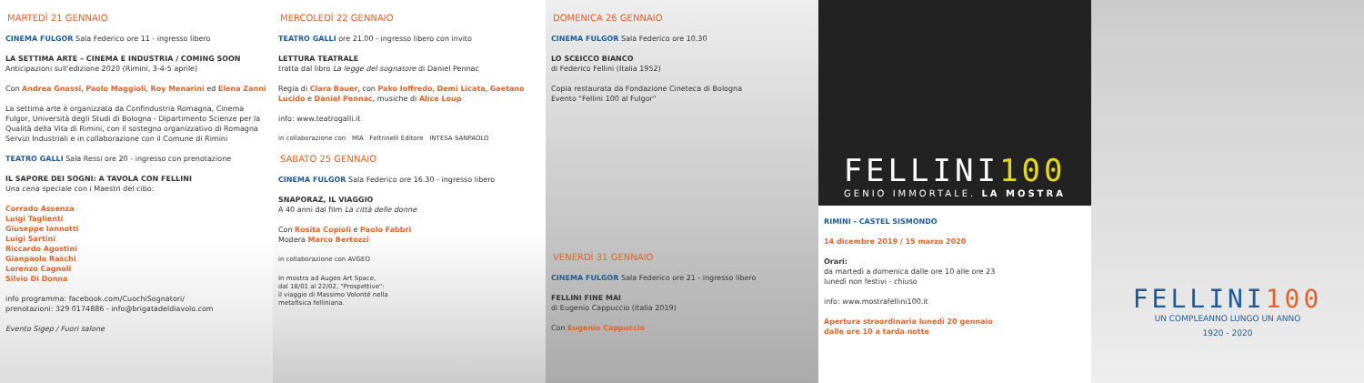MARTEDÌ 21 GENNAIO
CINEMA FULGOR Sala Federico ore 11 - ingresso libero
LA SETTIMA ARTE – CINEMA E INDUSTRIA / COMING SOON
Anticipazioni sull'edizione 2020 (Rimini, 3-4-5 aprile)
Con Andrea Gnassi, Paolo Maggioli, Roy Menarini ed Elena Zanni
La settima arte è organizzata da Confindustria Romagna, Cinema Fulgor, Università degli Studi di Bologna - Dipartimento Scienze per la Qualità della Vita di Rimini, con il sostegno organizzativo di Romagna Servizi Industriali e in collaborazione con il Comune di Rimini
TEATRO GALLI Sala Ressi ore 20 - ingresso con prenotazione
IL SAPORE DEI SOGNI: A TAVOLA CON FELLINI
Una cena speciale con i Maestri del cibo:
Corrado Assenza
Luigi Taglienti
Giuseppe Iannotti
Luigi Sartini
Riccardo Agostini
Gianpaolo Raschi
Lorenzo Cagnoli
Silvio Di Donna
info programma: facebook.com/CuochiSognatori/
prenotazioni: 329 0174886 - info@brigatadeldiavolo.com
Evento Sigep / Fuori salone
MERCOLEDÌ 22 GENNAIO
TEATRO GALLI ore 21.00 - ingresso libero con invito
LETTURA TEATRALE
tratta dal libro La legge del sognatore di Daniel Pennac
Regia di Clara Bauer, con Pako Ioffredo, Demi Licata, Gaetano Lucido e Daniel Pennac, musiche di Alice Loup
info: www.teatrogalli.it
in collaborazione con MIA Feltrinelli Editore INTESA SANPAOLO
SABATO 25 GENNAIO
CINEMA FULGOR Sala Federico ore 16.30 - ingresso libero
SNAPORAZ, IL VIAGGIO
A 40 anni dal film La città delle donne
Con Rosita Copioli e Paolo Fabbri
Modera Marco Bertozzi
in collaborazione con AVGEO
In mostra ad Augeo Art Space,
dal 18/01 al 22/02, "Prospettive":
il viaggio di Massimo Volonté nella
metafisica felliniana.
DOMENICA 26 GENNAIO
CINEMA FULGOR Sala Federico ore 10.30
LO SCEICCO BIANCO
di Federico Fellini (Italia 1952)
Copia restaurata da Fondazione Cineteca di Bologna
Evento "Fellini 100 al Fulgor"
VENERDÌ 31 GENNAIO
CINEMA FULGOR Sala Federico ore 21 - ingresso libero
FELLINI FINE MAI
di Eugenio Cappuccio (Italia 2019)
Con Eugenio Cappuccio
FELLINI100
GENIO IMMORTALE. LA MOSTRA
RIMINI - CASTEL SISMONDO
14 dicembre 2019 / 15 marzo 2020
Orari:
da martedì a domenica dalle ore 10 alle ore 23
lunedì non festivi - chiuso
info: www.mostrafellini100.it
Apertura straordinaria lunedì 20 gennaio
dalle ore 10 a tarda notte
FELLINI100
UN COMPLEANNO LUNGO UN ANNO
1920 - 2020